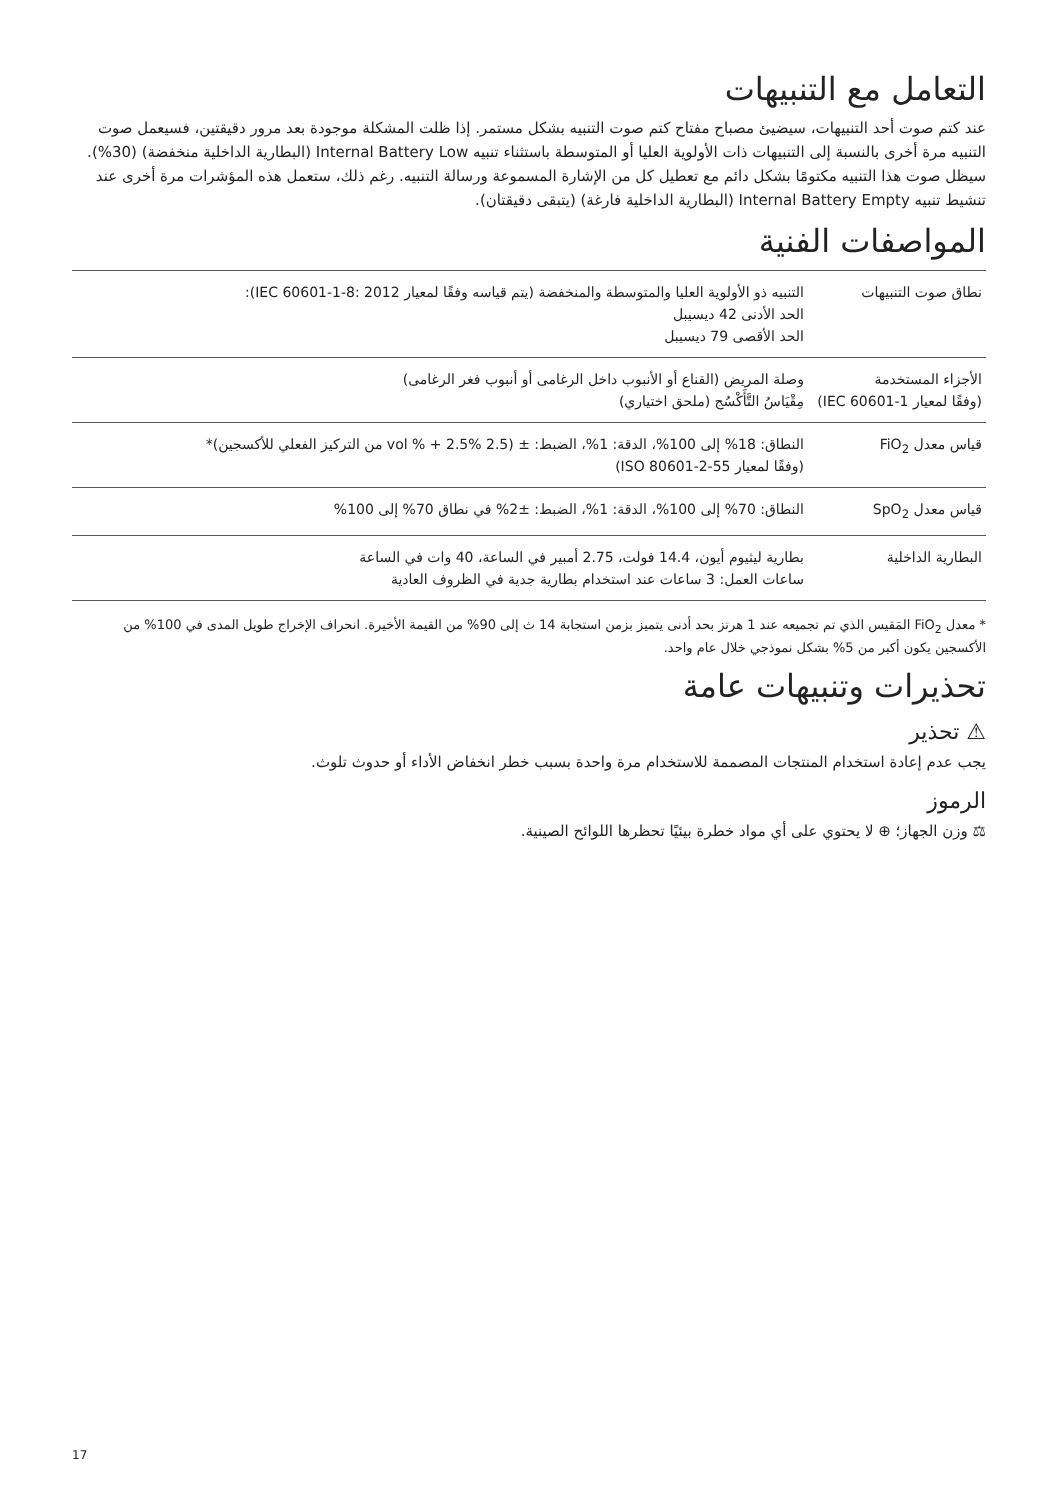التعامل مع التنبيهات
عند كتم صوت أحد التنبيهات، سيضيئ مصباح مفتاح كتم صوت التنبيه بشكل مستمر. إذا ظلت المشكلة موجودة بعد مرور دقيقتين، فسيعمل صوت التنبيه مرة أخرى بالنسبة إلى التنبيهات ذات الأولوية العليا أو المتوسطة باستثناء تنبيه Internal Battery Low (البطارية الداخلية منخفضة) (30%). سيظل صوت هذا التنبيه مكتومًا بشكل دائم مع تعطيل كل من الإشارة المسموعة ورسالة التنبيه. رغم ذلك، ستعمل هذه المؤشرات مرة أخرى عند تنشيط تنبيه Internal Battery Empty (البطارية الداخلية فارغة) (يتبقى دقيقتان).
المواصفات الفنية
| نطاق صوت التنبيهات | التنبيه ذو الأولوية العليا والمتوسطة والمنخفضة (يتم قياسه وفقًا لمعيار IEC 60601-1-8: 2012): الحد الأدنى 42 ديسيبل الحد الأقصى 79 ديسيبل |
| الأجزاء المستخدمة (وفقًا لمعيار IEC 60601-1) | وصلة المريض (القناع أو الأنبوب داخل الرغامى أو أنبوب فغر الرغامى) مِقْيَاسُ التَّأَكْسُج (ملحق اختياري) |
| قياس معدل FiO<sub>2</sub> | النطاق: 18% إلى 100%، الدقة: 1%، الضبط: ± (2.5 vol % + 2.5% من التركيز الفعلي للأكسجين)* (وفقًا لمعيار ISO 80601-2-55) |
| قياس معدل SpO<sub>2</sub> | النطاق: 70% إلى 100%، الدقة: 1%، الضبط: ±2% في نطاق 70% إلى 100% |
| البطارية الداخلية | بطارية ليثيوم أيون، 14.4 فولت، 2.75 أمبير في الساعة، 40 وات في الساعة ساعات العمل: 3 ساعات عند استخدام بطارية جدية في الظروف العادية |
* معدل FiO<sub>2</sub> المَقيس الذي تم تجميعه عند 1 هرتز بحد أدنى يتميز بزمن استجابة 14 ث إلى 90% من القيمة الأخيرة. انحراف الإخراج طويل المدى في 100% من الأكسجين يكون أكبر من 5% بشكل نموذجي خلال عام واحد.
تحذيرات وتنبيهات عامة
⚠ تحذير
يجب عدم إعادة استخدام المنتجات المصممة للاستخدام مرة واحدة بسبب خطر انخفاض الأداء أو حدوث تلوث.
الرموز
⚖ وزن الجهاز؛ ⊕ لا يحتوي على أي مواد خطرة بيئيًا تحظرها اللوائح الصينية.
17